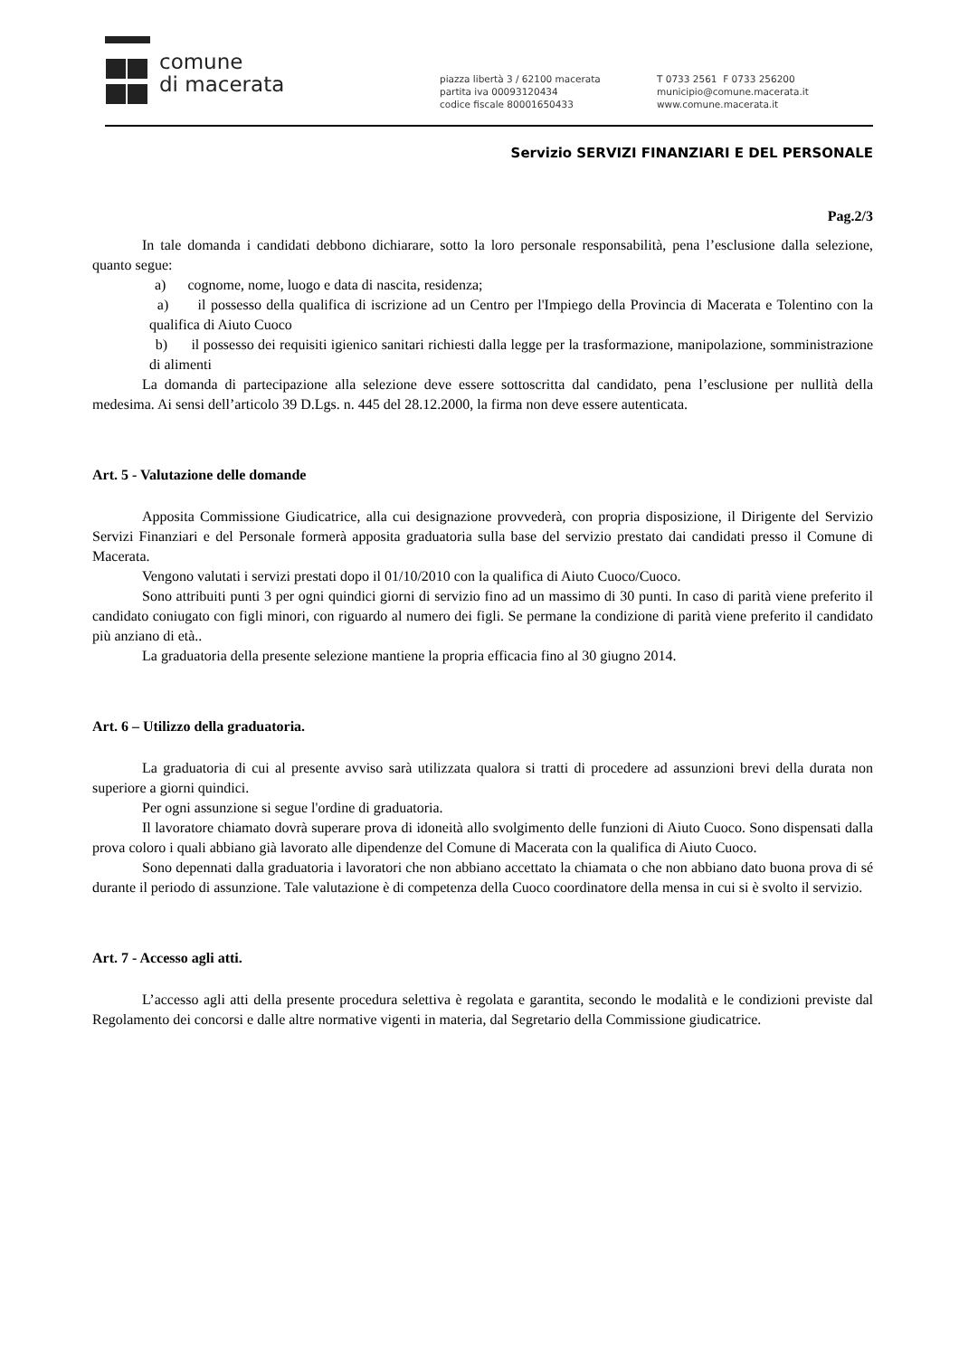comune
di macerata
piazza libertà 3 / 62100 macerata
partita iva 00093120434
codice fiscale 80001650433
T 0733 2561 F 0733 256200
municipio@comune.macerata.it
www.comune.macerata.it
Servizio SERVIZI FINANZIARI E DEL PERSONALE
Pag.2/3
In tale domanda i candidati debbono dichiarare, sotto la loro personale responsabilità, pena l’esclusione dalla selezione, quanto segue:
a) cognome, nome, luogo e data di nascita, residenza;
a) il possesso della qualifica di iscrizione ad un Centro per l'Impiego della Provincia di Macerata e Tolentino con la qualifica di Aiuto Cuoco
b) il possesso dei requisiti igienico sanitari richiesti dalla legge per la trasformazione, manipolazione, somministrazione di alimenti
La domanda di partecipazione alla selezione deve essere sottoscritta dal candidato, pena l’esclusione per nullità della medesima. Ai sensi dell’articolo 39 D.Lgs. n. 445 del 28.12.2000, la firma non deve essere autenticata.
Art. 5 - Valutazione delle domande
Apposita Commissione Giudicatrice, alla cui designazione provvederà, con propria disposizione, il Dirigente del Servizio Servizi Finanziari e del Personale formerà apposita graduatoria sulla base del servizio prestato dai candidati presso il Comune di Macerata.
Vengono valutati i servizi prestati dopo il 01/10/2010 con la qualifica di Aiuto Cuoco/Cuoco.
Sono attribuiti punti 3 per ogni quindici giorni di servizio fino ad un massimo di 30 punti. In caso di parità viene preferito il candidato coniugato con figli minori, con riguardo al numero dei figli. Se permane la condizione di parità viene preferito il candidato più anziano di età..
La graduatoria della presente selezione mantiene la propria efficacia fino al 30 giugno 2014.
Art. 6 – Utilizzo della graduatoria.
La graduatoria di cui al presente avviso sarà utilizzata qualora si tratti di procedere ad assunzioni brevi della durata non superiore a giorni quindici.
Per ogni assunzione si segue l'ordine di graduatoria.
Il lavoratore chiamato dovrà superare prova di idoneità allo svolgimento delle funzioni di Aiuto Cuoco. Sono dispensati dalla prova coloro i quali abbiano già lavorato alle dipendenze del Comune di Macerata con la qualifica di Aiuto Cuoco.
Sono depennati dalla graduatoria i lavoratori che non abbiano accettato la chiamata o che non abbiano dato buona prova di sé durante il periodo di assunzione. Tale valutazione è di competenza della Cuoco coordinatore della mensa in cui si è svolto il servizio.
Art. 7 - Accesso agli atti.
L’accesso agli atti della presente procedura selettiva è regolata e garantita, secondo le modalità e le condizioni previste dal Regolamento dei concorsi e dalle altre normative vigenti in materia, dal Segretario della Commissione giudicatrice.